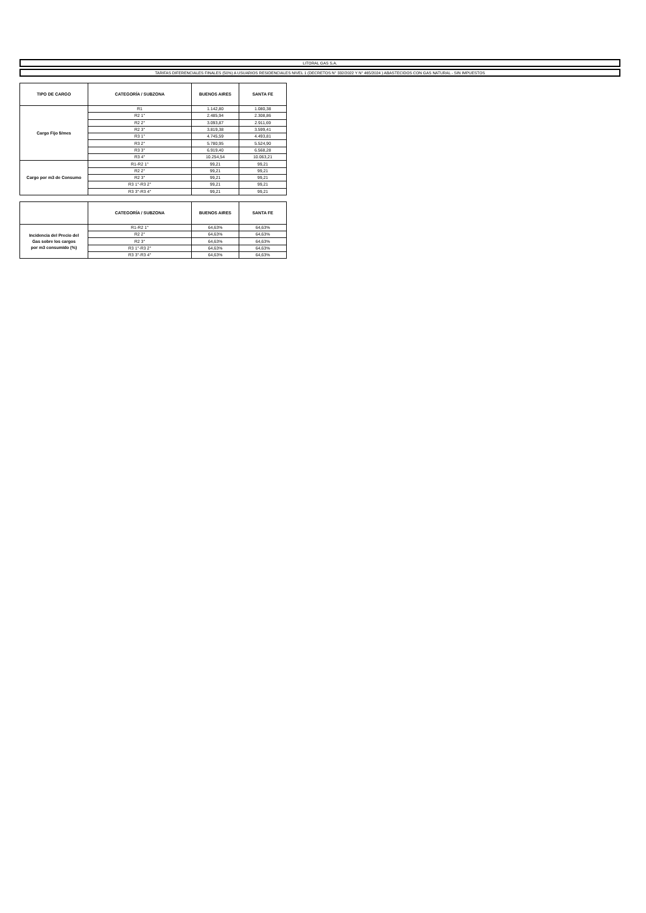LITORAL GAS S.A.
TARIFAS DIFERENCIALES FINALES (50%) A USUARIOS RESIDENCIALES NIVEL 1 (DECRETOS N° 332/2022 Y N° 465/2024 ) ABASTECIDOS CON GAS NATURAL - SIN IMPUESTOS
| TIPO DE CARGO | CATEGORÍA / SUBZONA | BUENOS AIRES | SANTA FE |
| --- | --- | --- | --- |
| Cargo Fijo $/mes | R1 | 1.142,80 | 1.080,38 |
| | R2 1° | 2.485,94 | 2.308,86 |
| | R2 2° | 3.093,87 | 2.911,69 |
| | R2 3° | 3.819,38 | 3.599,41 |
| | R3 1° | 4.745,59 | 4.493,81 |
| | R3 2° | 5.780,95 | 5.524,90 |
| | R3 3° | 6.919,40 | 6.568,28 |
| | R3 4° | 10.254,54 | 10.063,21 |
| Cargo por m3 de Consumo | R1-R2 1° | 99,21 | 99,21 |
| | R2 2° | 99,21 | 99,21 |
| | R2 3° | 99,21 | 99,21 |
| | R3 1°-R3 2° | 99,21 | 99,21 |
| | R3 3°-R3 4° | 99,21 | 99,21 |
| | CATEGORÍA / SUBZONA | BUENOS AIRES | SANTA FE |
| --- | --- | --- | --- |
| Incidencia del Precio del Gas sobre los cargos por m3 consumido (%) | R1-R2 1° | 64,63% | 64,63% |
| | R2 2° | 64,63% | 64,63% |
| | R2 3° | 64,63% | 64,63% |
| | R3 1°-R3 2° | 64,63% | 64,63% |
| | R3 3°-R3 4° | 64,63% | 64,63% |